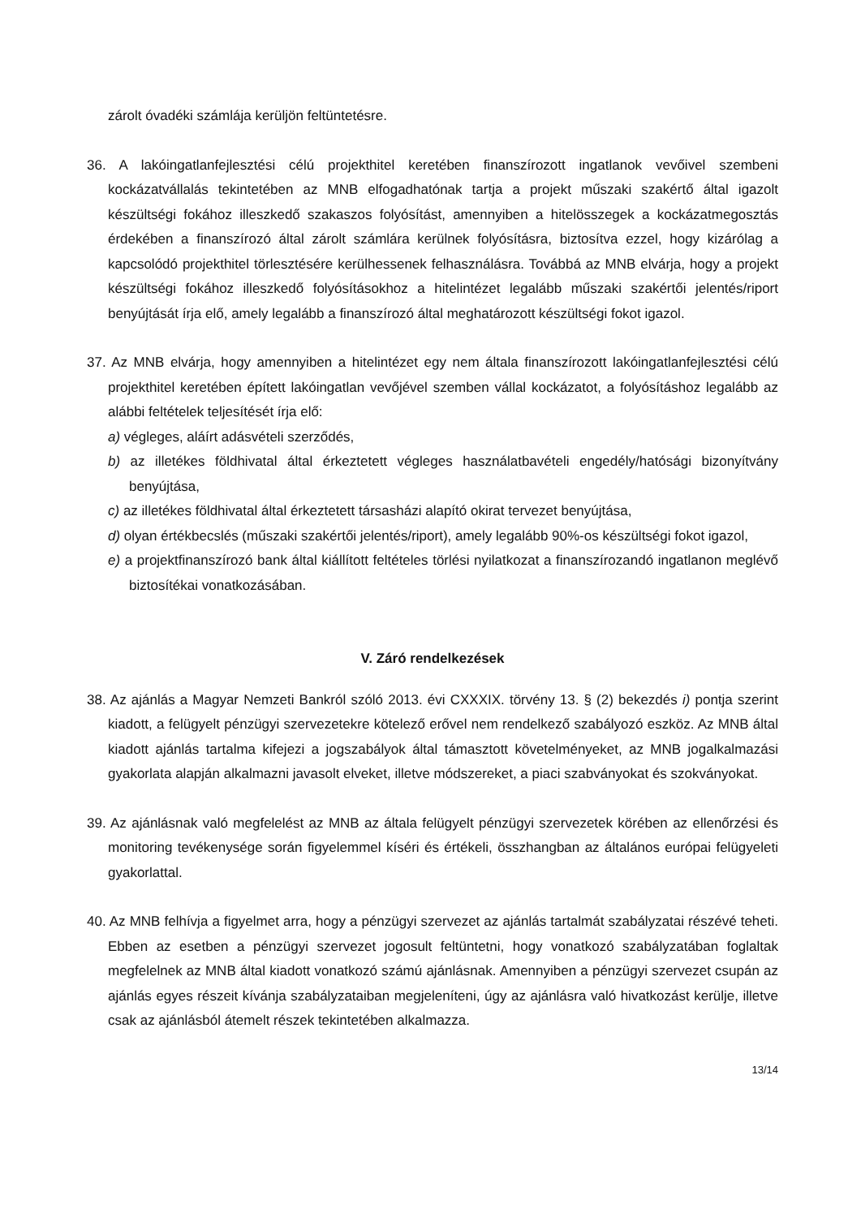zárolt óvadéki számlája kerüljön feltüntetésre.
36. A lakóingatlanfejlesztési célú projekthitel keretében finanszírozott ingatlanok vevőivel szembeni kockázatvállalás tekintetében az MNB elfogadhatónak tartja a projekt műszaki szakértő által igazolt készültségi fokához illeszkedő szakaszos folyósítást, amennyiben a hitelösszegek a kockázatmegosztás érdekében a finanszírozó által zárolt számlára kerülnek folyósításra, biztosítva ezzel, hogy kizárólag a kapcsolódó projekthitel törlesztésére kerülhessenek felhasználásra. Továbbá az MNB elvárja, hogy a projekt készültségi fokához illeszkedő folyósításokhoz a hitelintézet legalább műszaki szakértői jelentés/riport benyújtását írja elő, amely legalább a finanszírozó által meghatározott készültségi fokot igazol.
37. Az MNB elvárja, hogy amennyiben a hitelintézet egy nem általa finanszírozott lakóingatlanfejlesztési célú projekthitel keretében épített lakóingatlan vevőjével szemben vállal kockázatot, a folyósításhoz legalább az alábbi feltételek teljesítését írja elő:
a) végleges, aláírt adásvételi szerződés,
b) az illetékes földhivatal által érkeztetett végleges használatbavételi engedély/hatósági bizonyítvány benyújtása,
c) az illetékes földhivatal által érkeztetett társasházi alapító okirat tervezet benyújtása,
d) olyan értékbecslés (műszaki szakértői jelentés/riport), amely legalább 90%-os készültségi fokot igazol,
e) a projektfinanszírozó bank által kiállított feltételes törlési nyilatkozat a finanszírozandó ingatlanon meglévő biztosítékai vonatkozásában.
V. Záró rendelkezések
38. Az ajánlás a Magyar Nemzeti Bankról szóló 2013. évi CXXXIX. törvény 13. § (2) bekezdés i) pontja szerint kiadott, a felügyelt pénzügyi szervezetekre kötelező erővel nem rendelkező szabályozó eszköz. Az MNB által kiadott ajánlás tartalma kifejezi a jogszabályok által támasztott követelményeket, az MNB jogalkalmazási gyakorlata alapján alkalmazni javasolt elveket, illetve módszereket, a piaci szabványokat és szokványokat.
39. Az ajánlásnak való megfelelést az MNB az általa felügyelt pénzügyi szervezetek körében az ellenőrzési és monitoring tevékenysége során figyelemmel kíséri és értékeli, összhangban az általános európai felügyeleti gyakorlattal.
40. Az MNB felhívja a figyelmet arra, hogy a pénzügyi szervezet az ajánlás tartalmát szabályzatai részévé teheti. Ebben az esetben a pénzügyi szervezet jogosult feltüntetni, hogy vonatkozó szabályzatában foglaltak megfelelnek az MNB által kiadott vonatkozó számú ajánlásnak. Amennyiben a pénzügyi szervezet csupán az ajánlás egyes részeit kívánja szabályzataiban megjeleníteni, úgy az ajánlásra való hivatkozást kerülje, illetve csak az ajánlásból átemelt részek tekintetében alkalmazza.
13/14